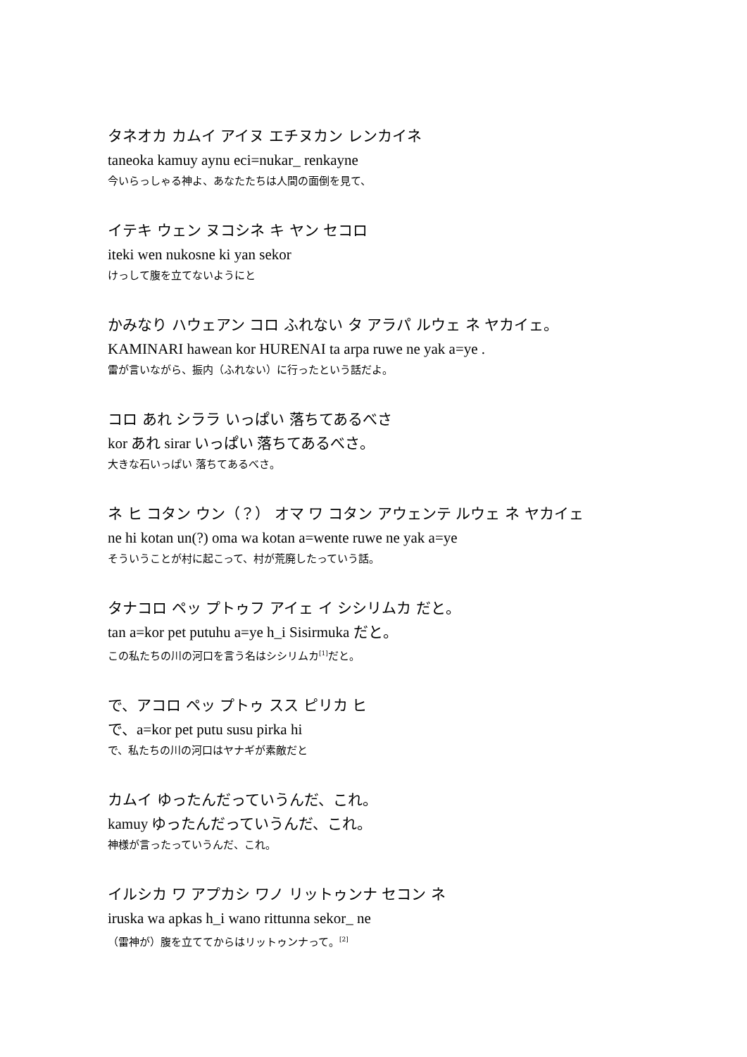タネオカ カムイ アイヌ エチヌカン レンカイネ
taneoka kamuy aynu eci=nukar_ renkayne
今いらっしゃる神よ、あなたたちは人間の面倒を見て、
イテキ ウェン ヌコシネ キ ヤン セコロ
iteki wen nukosne ki yan sekor
けっして腹を立てないようにと
かみなり ハウェアン コロ ふれない タ アラパ ルウェ ネ ヤカイェ。
KAMINARI hawean kor HURENAI ta arpa ruwe ne yak a=ye .
雷が言いながら、振内（ふれない）に行ったという話だよ。
コロ あれ シララ いっぱい 落ちてあるべさ
kor あれ sirar いっぱい 落ちてあるべさ。
大きな石いっぱい 落ちてあるべさ。
ネ ヒ コタン ウン（？） オマ ワ コタン アウェンテ ルウェ ネ ヤカイェ
ne hi kotan un(?) oma wa kotan a=wente ruwe ne yak a=ye
そういうことが村に起こって、村が荒廃したっていう話。
タナコロ ペッ プトゥフ アイェ イ シシリムカ だと。
tan a=kor pet putuhu a=ye h_i Sisirmuka だと。
この私たちの川の河口を言う名はシシリムカ<sup>[1]</sup>だと。
で、アコロ ペッ プトゥ スス ピリカ ヒ
で、a=kor pet putu susu pirka hi
で、私たちの川の河口はヤナギが素敵だと
カムイ ゆったんだっていうんだ、これ。
kamuy ゆったんだっていうんだ、これ。
神様が言ったっていうんだ、これ。
イルシカ ワ アプカシ ワノ リットゥンナ セコン ネ
iruska wa apkas h_i wano rittunna sekor_ ne
（雷神が）腹を立ててからはリットゥンナって。<sup>[2]</sup>